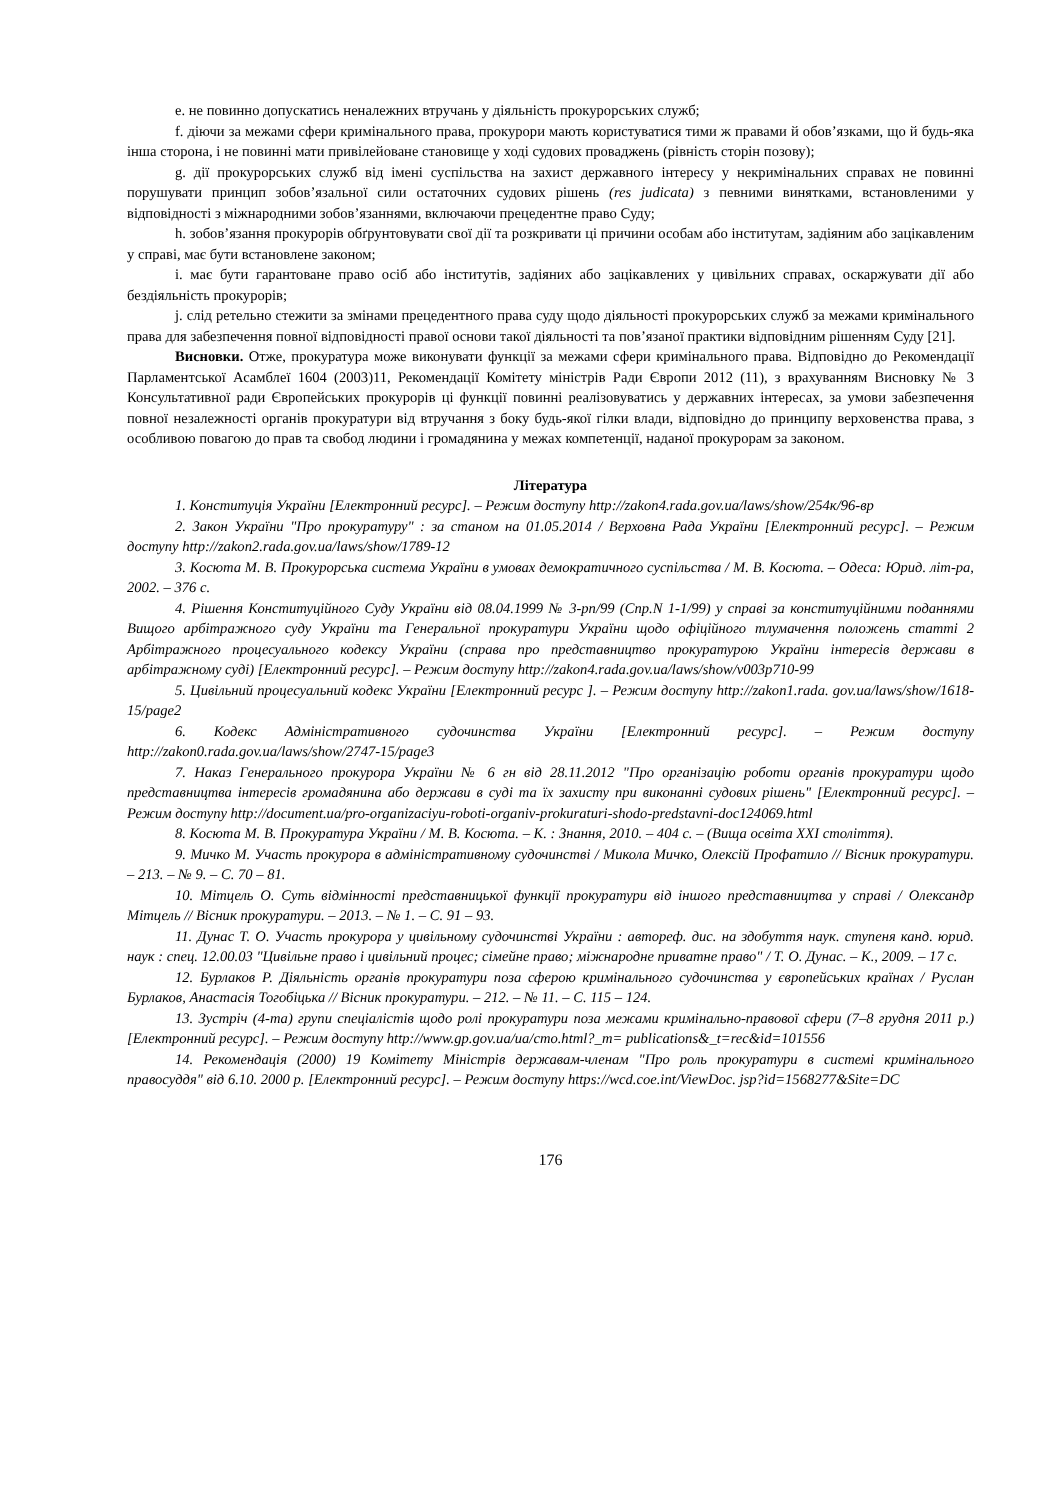e. не повинно допускатись неналежних втручань у діяльність прокурорських служб;
f. діючи за межами сфери кримінального права, прокурори мають користуватися тими ж правами й обов’язками, що й будь-яка інша сторона, і не повинні мати привілейоване становище у ході судових проваджень (рівність сторін позову);
g. дії прокурорських служб від імені суспільства на захист державного інтересу у некримінальних справах не повинні порушувати принцип зобов’язальної сили остаточних судових рішень (res judicata) з певними винятками, встановленими у відповідності з міжнародними зобов’язаннями, включаючи прецедентне право Суду;
h. зобов’язання прокурорів обґрунтовувати свої дії та розкривати ці причини особам або інститутам, задіяним або зацікавленим у справі, має бути встановлене законом;
i. має бути гарантоване право осіб або інститутів, задіяних або зацікавлених у цивільних справах, оскаржувати дії або бездіяльність прокурорів;
j. слід ретельно стежити за змінами прецедентного права суду щодо діяльності прокурорських служб за межами кримінального права для забезпечення повної відповідності правої основи такої діяльності та пов’язаної практики відповідним рішенням Суду [21].
Висновки. Отже, прокуратура може виконувати функції за межами сфери кримінального права. Відповідно до Рекомендації Парламентської Асамблеї 1604 (2003)11, Рекомендації Комітету міністрів Ради Європи 2012 (11), з врахуванням Висновку № 3 Консультативної ради Європейських прокурорів ці функції повинні реалізовуватись у державних інтересах, за умови забезпечення повної незалежності органів прокуратури від втручання з боку будь-якої гілки влади, відповідно до принципу верховенства права, з особливою повагою до прав та свобод людини і громадянина у межах компетенції, наданої прокурорам за законом.
Література
1. Конституція України [Електронний ресурс]. – Режим доступу http://zakon4.rada.gov.ua/laws/show/254к/96-вр
2. Закон України "Про прокуратуру" : за станом на 01.05.2014 / Верховна Рада України [Електронний ресурс]. – Режим доступу http://zakon2.rada.gov.ua/laws/show/1789-12
3. Косюта М. В. Прокурорська система України в умовах демократичного суспільства / М. В. Косюта. – Одеса: Юрид. літ-ра, 2002. – 376 с.
4. Рішення Конституційного Суду України від 08.04.1999 № 3-рп/99 (Спр.N 1-1/99) у справі за конституційними поданнями Вищого арбітражного суду України та Генеральної прокуратури України щодо офіційного тлумачення положень статті 2 Арбітражного процесуального кодексу України (справа про представництво прокуратурою України інтересів держави в арбітражному суді) [Електронний ресурс]. – Режим доступу http://zakon4.rada.gov.ua/laws/show/v003p710-99
5. Цивільний процесуальний кодекс України [Електронний ресурс ]. – Режим доступу http://zakon1.rada. gov.ua/laws/show/1618-15/page2
6. Кодекс Адміністративного судочинства України [Електронний ресурс]. – Режим доступу http://zakon0.rada.gov.ua/laws/show/2747-15/page3
7. Наказ Генерального прокурора України № 6 гн від 28.11.2012 "Про організацію роботи органів прокуратури щодо представництва інтересів громадянина або держави в суді та їх захисту при виконанні судових рішень" [Електронний ресурс]. – Режим доступу http://document.ua/pro-organizaciyu-roboti-organiv-prokuraturi-shodo-predstavni-doc124069.html
8. Косюта М. В. Прокуратура України / М. В. Косюта. – К. : Знання, 2010. – 404 с. – (Вища освіта XXI століття).
9. Мичко М. Участь прокурора в адміністративному судочинстві / Микола Мичко, Олексій Профатило // Вісник прокуратури. – 213. – № 9. – С. 70 – 81.
10. Мітцель О. Суть відмінності представницької функції прокуратури від іншого представництва у справі / Олександр Мітцель // Вісник прокуратури. – 2013. – № 1. – С. 91 – 93.
11. Дунас Т. О. Участь прокурора у цивільному судочинстві України : автореф. дис. на здобуття наук. ступеня канд. юрид. наук : спец. 12.00.03 "Цивільне право і цивільний процес; сімейне право; міжнародне приватне право" / Т. О. Дунас. – К., 2009. – 17 с.
12. Бурлаков Р. Діяльність органів прокуратури поза сферою кримінального судочинства у європейських країнах / Руслан Бурлаков, Анастасія Тогобіцька // Вісник прокуратури. – 212. – № 11. – С. 115 – 124.
13. Зустріч (4-та) групи спеціалістів щодо ролі прокуратури поза межами кримінально-правової сфери (7–8 грудня 2011 р.) [Електронний ресурс]. – Режим доступу http://www.gp.gov.ua/ua/cmo.html?_m= publications&_t=rec&id=101556
14. Рекомендація (2000) 19 Комітету Міністрів державам-членам "Про роль прокуратури в системі кримінального правосуддя" від 6.10. 2000 р. [Електронний ресурс]. – Режим доступу https://wcd.coe.int/ViewDoc. jsp?id=1568277&Site=DC
176